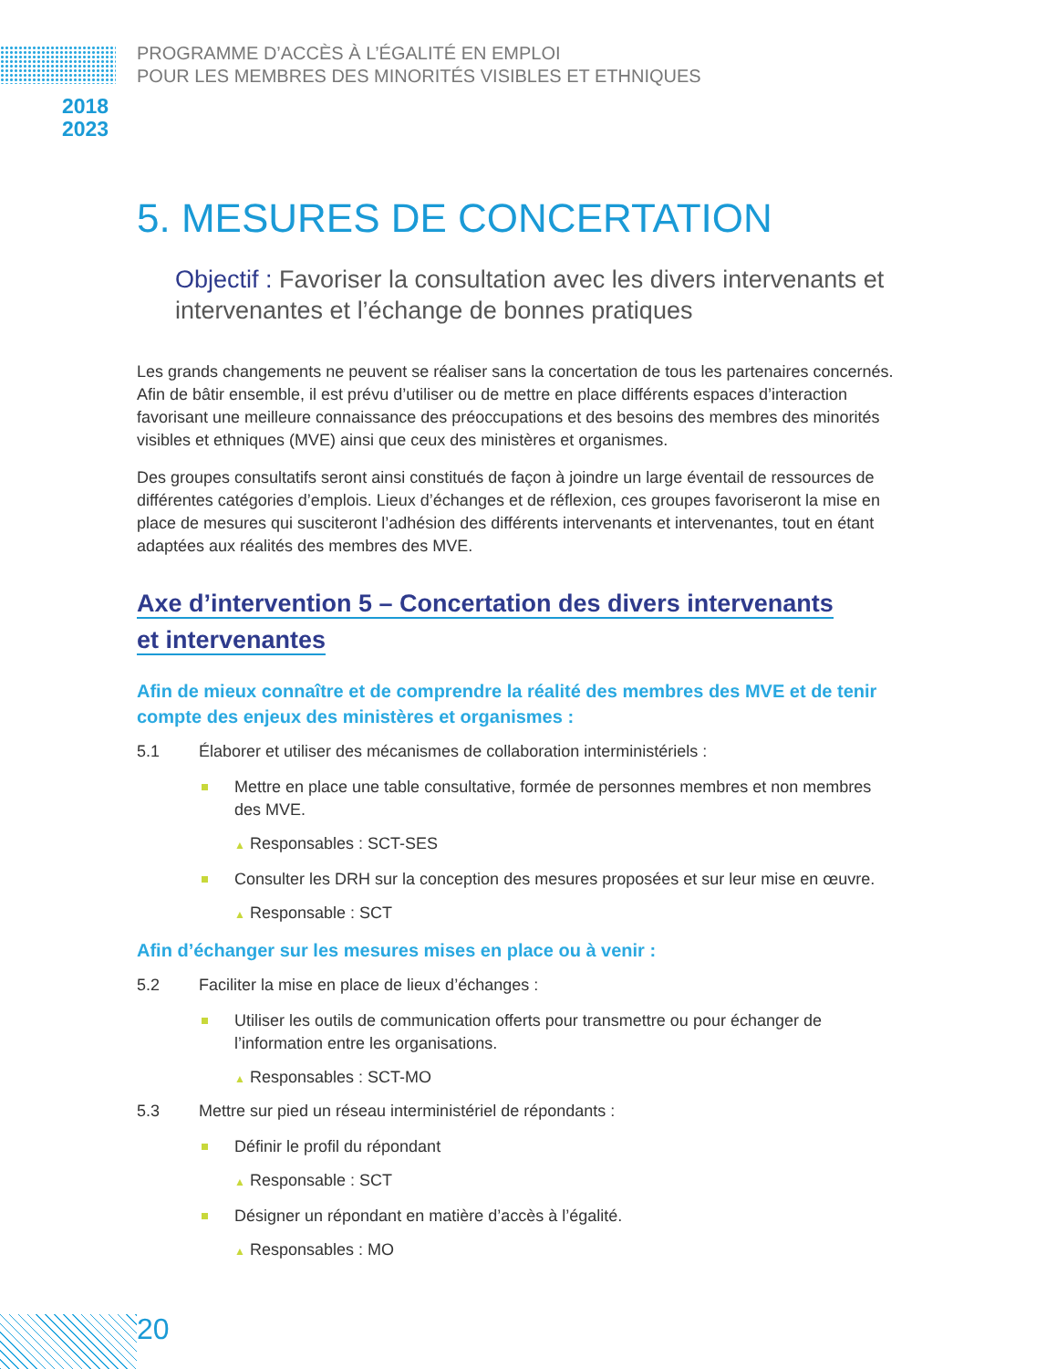2018
2023
PROGRAMME D’ACCÈS À L’ÉGALITÉ EN EMPLOI
POUR LES MEMBRES DES MINORITÉS VISIBLES ET ETHNIQUES
5. MESURES DE CONCERTATION
Objectif : Favoriser la consultation avec les divers intervenants et intervenantes et l’échange de bonnes pratiques
Les grands changements ne peuvent se réaliser sans la concertation de tous les partenaires concernés. Afin de bâtir ensemble, il est prévu d’utiliser ou de mettre en place différents espaces d’interaction favorisant une meilleure connaissance des préoccupations et des besoins des membres des minorités visibles et ethniques (MVE) ainsi que ceux des ministères et organismes.
Des groupes consultatifs seront ainsi constitués de façon à joindre un large éventail de ressources de différentes catégories d’emplois. Lieux d’échanges et de réflexion, ces groupes favoriseront la mise en place de mesures qui susciteront l’adhésion des différents intervenants et intervenantes, tout en étant adaptées aux réalités des membres des MVE.
Axe d’intervention 5 – Concertation des divers intervenants
et intervenantes
Afin de mieux connaître et de comprendre la réalité des membres des MVE et de tenir compte des enjeux des ministères et organismes :
5.1 Élaborer et utiliser des mécanismes de collaboration interministériels :
Mettre en place une table consultative, formée de personnes membres et non membres des MVE.
▲ Responsables : SCT-SES
Consulter les DRH sur la conception des mesures proposées et sur leur mise en œuvre.
▲ Responsable : SCT
Afin d’échanger sur les mesures mises en place ou à venir :
5.2 Faciliter la mise en place de lieux d’échanges :
Utiliser les outils de communication offerts pour transmettre ou pour échanger de l’information entre les organisations.
▲ Responsables : SCT-MO
5.3 Mettre sur pied un réseau interministériel de répondants :
Définir le profil du répondant
▲ Responsable : SCT
Désigner un répondant en matière d’accès à l’égalité.
▲ Responsables : MO
20